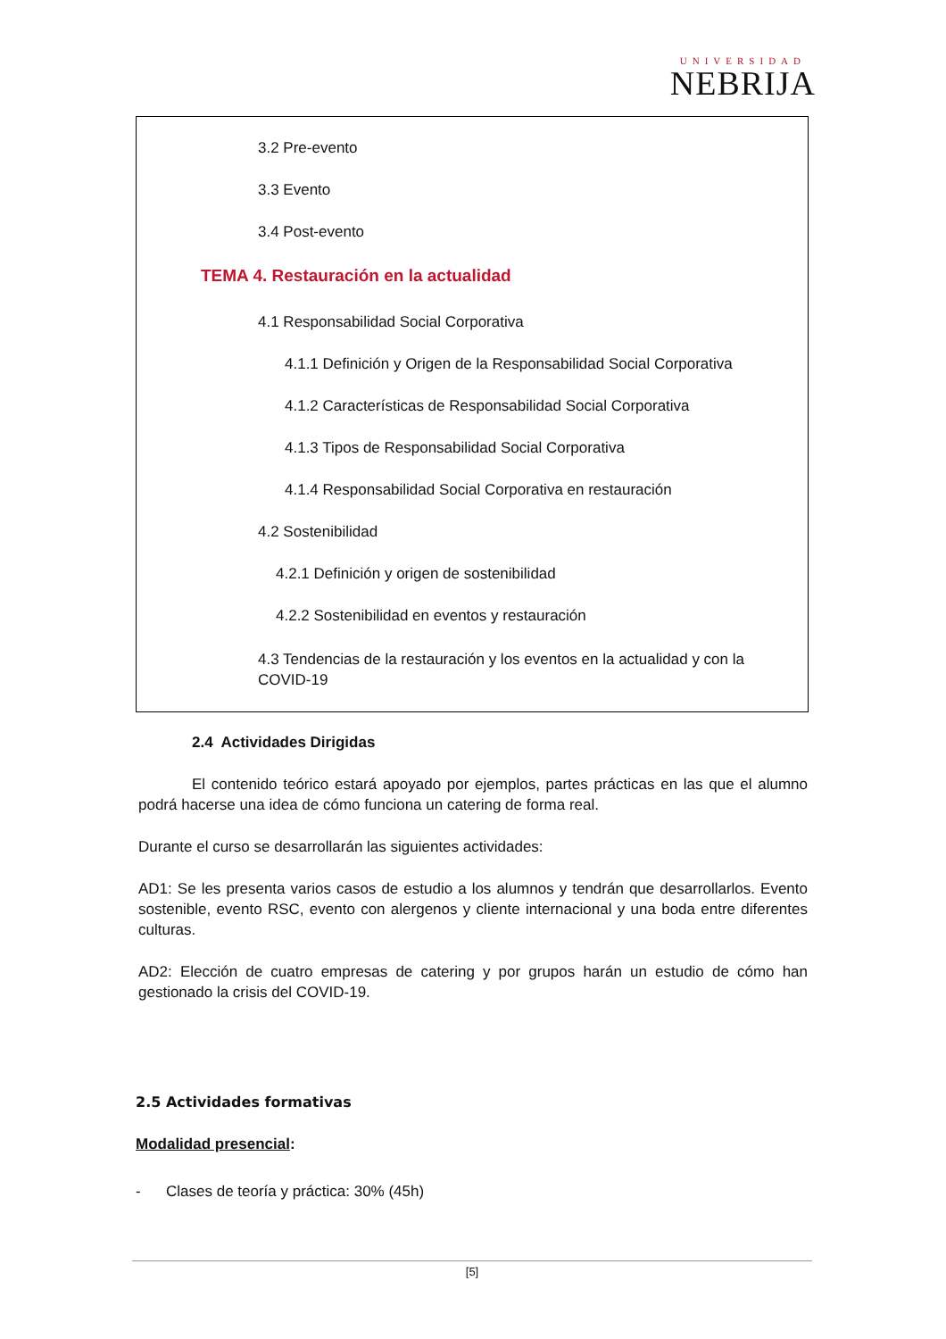UNIVERSIDAD
NEBRIJA
3.2 Pre-evento
3.3 Evento
3.4 Post-evento
TEMA 4. Restauración en la actualidad
4.1 Responsabilidad Social Corporativa
4.1.1 Definición y Origen de la Responsabilidad Social Corporativa
4.1.2 Características de Responsabilidad Social Corporativa
4.1.3 Tipos de Responsabilidad Social Corporativa
4.1.4 Responsabilidad Social Corporativa en restauración
4.2 Sostenibilidad
4.2.1 Definición y origen de sostenibilidad
4.2.2 Sostenibilidad en eventos y restauración
4.3 Tendencias de la restauración y los eventos en la actualidad y con la COVID-19
2.4 Actividades Dirigidas
El contenido teórico estará apoyado por ejemplos, partes prácticas en las que el alumno podrá hacerse una idea de cómo funciona un catering de forma real.
Durante el curso se desarrollarán las siguientes actividades:
AD1: Se les presenta varios casos de estudio a los alumnos y tendrán que desarrollarlos. Evento sostenible, evento RSC, evento con alergenos y cliente internacional y una boda entre diferentes culturas.
AD2: Elección de cuatro empresas de catering y por grupos harán un estudio de cómo han gestionado la crisis del COVID-19.
2.5 Actividades formativas
Modalidad presencial:
- Clases de teoría y práctica: 30% (45h)
[5]